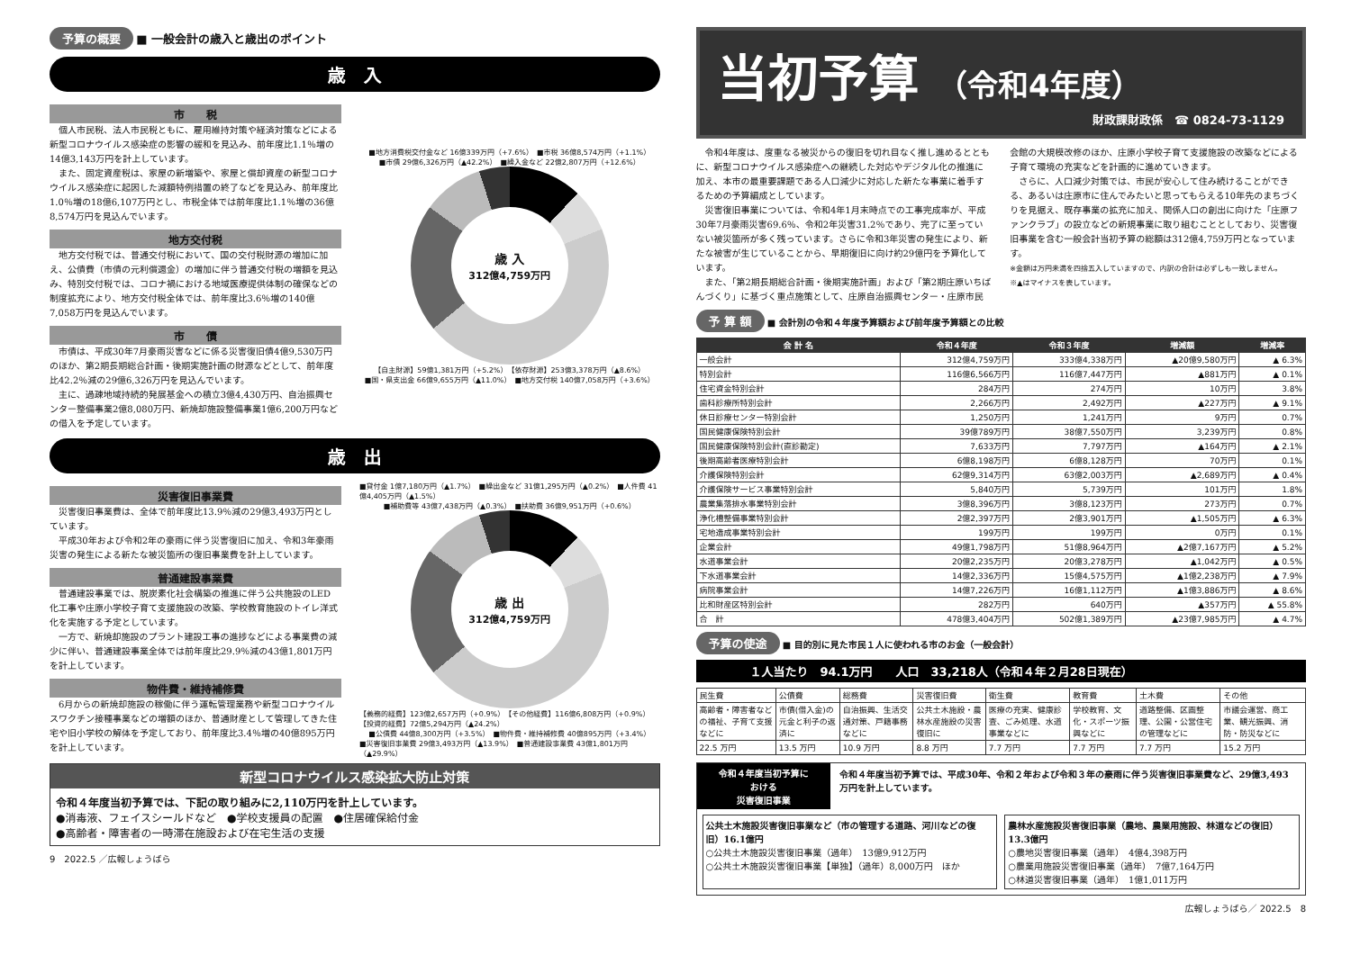予算の概要 ■ 一般会計の歳入と歳出のポイント
歳　入
市　　税
　個人市民税、法人市民税ともに、雇用維持対策や経済対策などによる新型コロナウイルス感染症の影響の緩和を見込み、前年度比1.1％増の14億3,143万円を計上しています。
　また、固定資産税は、家屋の新増築や、家屋と償却資産の新型コロナウイルス感染症に起因した減額特例措置の終了などを見込み、前年度比1.0％増の18億6,107万円とし、市税全体では前年度比1.1％増の36億8,574万円を見込んでいます。
地方交付税
　地方交付税では、普通交付税において、国の交付税財源の増加に加え、公債費（市債の元利償還金）の増加に伴う普通交付税の増額を見込み、特別交付税では、コロナ禍における地域医療提供体制の確保などの制度拡充により、地方交付税全体では、前年度比3.6％増の140億7,058万円を見込んでいます。
市　　債
　市債は、平成30年7月豪雨災害などに係る災害復旧債4億9,530万円のほか、第2期長期総合計画・後期実施計画の財源などとして、前年度比42.2％減の29億6,326万円を見込んでいます。
　主に、過疎地域持続的発展基金への積立3億4,430万円、自治振興センター整備事業2億8,080万円、新焼却施設整備事業1億6,200万円などの借入を予定しています。
■地方消費税交付金など 16億339万円（+7.6%）　■市税 36億8,574万円（+1.1%）
■市債 29億6,326万円（▲42.2%）　■繰入金など 22億2,807万円（+12.6%）
歳 入
312億4,759万円
【自主財源】59億1,381万円（+5.2%）　【依存財源】253億3,378万円（▲8.6%）
■国・県支出金 66億9,655万円（▲11.0%）　■地方交付税 140億7,058万円（+3.6%）
歳　出
災害復旧事業費
　災害復旧事業費は、全体で前年度比13.9％減の29億3,493万円としています。
　平成30年および令和2年の豪雨に伴う災害復旧に加え、令和3年豪雨災害の発生による新たな被災箇所の復旧事業費を計上しています。
普通建設事業費
　普通建設事業では、脱炭素化社会構築の推進に伴う公共施設のLED化工事や庄原小学校子育て支援施設の改築、学校教育施設のトイレ洋式化を実施する予定としています。
　一方で、新焼却施設のプラント建設工事の進捗などによる事業費の減少に伴い、普通建設事業全体では前年度比29.9％減の43億1,801万円を計上しています。
物件費・維持補修費
　6月からの新焼却施設の稼働に伴う運転管理業務や新型コロナウイルスワクチン接種事業などの増額のほか、普通財産として管理してきた住宅や旧小学校の解体を予定しており、前年度比3.4％増の40億895万円を計上しています。
■貸付金 1億7,180万円（▲1.7%）　■繰出金など 31億1,295万円（▲0.2%）　■人件費 41億4,405万円（▲1.5%）
■補助費等 43億7,438万円（▲0.3%）　■扶助費 36億9,951万円（+0.6%）
歳 出
312億4,759万円
【義務的経費】123億2,657万円（+0.9%）　【その他経費】116億6,808万円（+0.9%）　【投資的経費】72億5,294万円（▲24.2%）
■公債費 44億8,300万円（+3.5%）　■物件費・維持補修費 40億895万円（+3.4%）
■災害復旧事業費 29億3,493万円（▲13.9%）　■普通建設事業費 43億1,801万円（▲29.9%）
新型コロナウイルス感染拡大防止対策
令和４年度当初予算では、下記の取り組みに2,110万円を計上しています。
●消毒液、フェイスシールドなど　●学校支援員の配置　●住居確保給付金
●高齢者・障害者の一時滞在施設および在宅生活の支援
9　2022.5 ／広報しょうばら
当初予算 （令和4年度）
財政課財政係　☎ 0824-73-1129
　令和4年度は、度重なる被災からの復旧を切れ目なく推し進めるとともに、新型コロナウイルス感染症への継続した対応やデジタル化の推進に加え、本市の最重要課題である人口減少に対応した新たな事業に着手するための予算編成としています。
　災害復旧事業については、令和4年1月末時点での工事完成率が、平成30年7月豪雨災害69.6％、令和2年災害31.2％であり、完了に至っていない被災箇所が多く残っています。さらに令和3年災害の発生により、新たな被害が生じていることから、早期復旧に向け約29億円を予算化しています。
　また、「第2期長期総合計画・後期実施計画」および「第2期庄原いちばんづくり」に基づく重点施策として、庄原自治振興センター・庄原市民会館の大規模改修のほか、庄原小学校子育て支援施設の改築などによる子育て環境の充実などを計画的に進めていきます。
　さらに、人口減少対策では、市民が安心して住み続けることができる、あるいは庄原市に住んでみたいと思ってもらえる10年先のまちづくりを見据え、既存事業の拡充に加え、関係人口の創出に向けた「庄原ファンクラブ」の設立などの新規事業に取り組むこととしており、災害復旧事業を含む一般会計当初予算の総額は312億4,759万円となっています。
※金額は万円未満を四捨五入していますので、内訳の合計は必ずしも一致しません。
※▲はマイナスを表しています。
予 算 額 ■ 会計別の令和４年度予算額および前年度予算額との比較
| 会 計 名 | 令和４年度 | 令和３年度 | 増減額 | 増減率 |
| --- | --- | --- | --- | --- |
| 一般会計 | 312億4,759万円 | 333億4,338万円 | ▲20億9,580万円 | ▲ 6.3% |
| 特別会計 | 116億6,566万円 | 116億7,447万円 | ▲881万円 | ▲ 0.1% |
| 住宅資金特別会計 | 284万円 | 274万円 | 10万円 | 3.8% |
| 歯科診療所特別会計 | 2,266万円 | 2,492万円 | ▲227万円 | ▲ 9.1% |
| 休日診療センター特別会計 | 1,250万円 | 1,241万円 | 9万円 | 0.7% |
| 国民健康保険特別会計 | 39億789万円 | 38億7,550万円 | 3,239万円 | 0.8% |
| 国民健康保険特別会計(直診勘定) | 7,633万円 | 7,797万円 | ▲164万円 | ▲ 2.1% |
| 後期高齢者医療特別会計 | 6億8,198万円 | 6億8,128万円 | 70万円 | 0.1% |
| 介護保険特別会計 | 62億9,314万円 | 63億2,003万円 | ▲2,689万円 | ▲ 0.4% |
| 介護保険サービス事業特別会計 | 5,840万円 | 5,739万円 | 101万円 | 1.8% |
| 農業集落排水事業特別会計 | 3億8,396万円 | 3億8,123万円 | 273万円 | 0.7% |
| 浄化槽整備事業特別会計 | 2億2,397万円 | 2億3,901万円 | ▲1,505万円 | ▲ 6.3% |
| 宅地造成事業特別会計 | 199万円 | 199万円 | 0万円 | 0.1% |
| 企業会計 | 49億1,798万円 | 51億8,964万円 | ▲2億7,167万円 | ▲ 5.2% |
| 水道事業会計 | 20億2,235万円 | 20億3,278万円 | ▲1,042万円 | ▲ 0.5% |
| 下水道事業会計 | 14億2,336万円 | 15億4,575万円 | ▲1億2,238万円 | ▲ 7.9% |
| 病院事業会計 | 14億7,226万円 | 16億1,112万円 | ▲1億3,886万円 | ▲ 8.6% |
| 比和財産区特別会計 | 282万円 | 640万円 | ▲357万円 | ▲ 55.8% |
| 合 計 | 478億3,404万円 | 502億1,389万円 | ▲23億7,985万円 | ▲ 4.7% |
予算の使途 ■ 目的別に見た市民１人に使われる市のお金（一般会計）
１人当たり　94.1万円　　人口　33,218人（令和４年２月28日現在）
| 民生費 | 公債費 | 総務費 | 災害復旧費 | 衛生費 | 教育費 | 土木費 | その他 |
| 高齢者・障害者などの福祉、子育て支援などに | 市債(借入金)の元金と利子の返済に | 自治振興、生活交通対策、戸籍事務などに | 公共土木施設・農林水産施設の災害復旧に | 医療の充実、健康診査、ごみ処理、水道事業などに | 学校教育、文化・スポーツ振興などに | 道路整備、区画整理、公園・公営住宅の管理などに | 市議会運営、商工業、観光振興、消防・防災などに |
| 22.5 万円 | 13.5 万円 | 10.9 万円 | 8.8 万円 | 7.7 万円 | 7.7 万円 | 7.7 万円 | 15.2 万円 |
令和４年度当初予算における
災害復旧事業
令和４年度当初予算では、平成30年、令和２年および令和３年の豪雨に伴う災害復旧事業費など、29億3,493万円を計上しています。
公共土木施設災害復旧事業など（市の管理する道路、河川などの復旧）16.1億円
○公共土木施設災害復旧事業（過年）　13億9,912万円
○公共土木施設災害復旧事業【単独】（過年）8,000万円　ほか
農林水産施設災害復旧事業（農地、農業用施設、林道などの復旧）13.3億円
○農地災害復旧事業（過年）　4億4,398万円
○農業用施設災害復旧事業（過年）　7億7,164万円
○林道災害復旧事業（過年）　1億1,011万円
広報しょうばら／ 2022.5　8